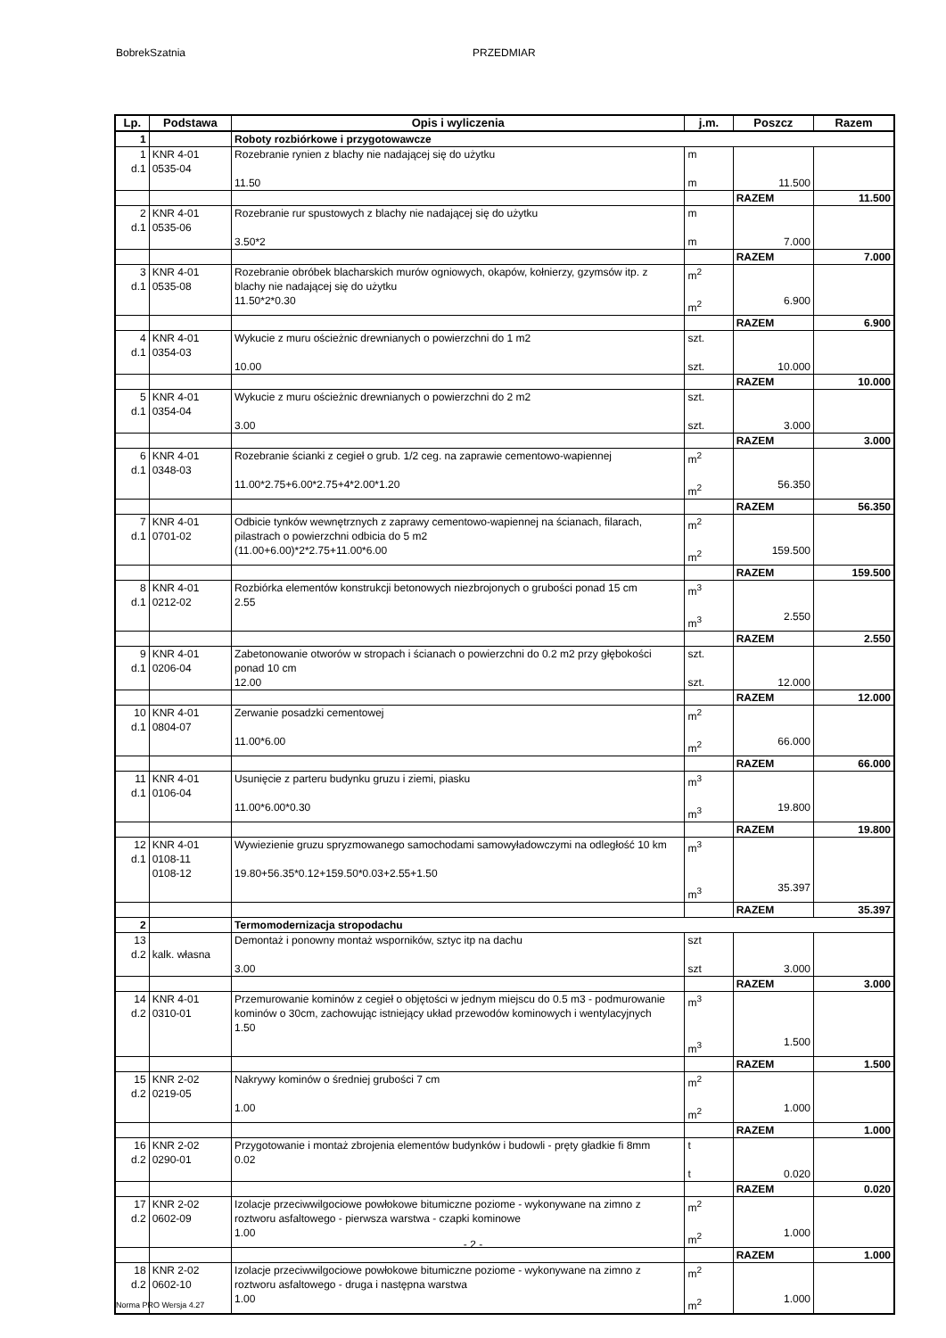BobrekSzatnia PRZEDMIAR
| Lp. | Podstawa | Opis i wyliczenia | j.m. | Poszcz | Razem |
| --- | --- | --- | --- | --- | --- |
| 1 | | Roboty rozbiórkowe i przygotowawcze | | | |
| 1 d.1 | KNR 4-01 0535-04 | Rozebranie rynien z blachy nie nadającej się do użytku 11.50 | m m | 11.500 | |
| | | | | RAZEM | 11.500 |
| 2 d.1 | KNR 4-01 0535-06 | Rozebranie rur spustowych z blachy nie nadającej się do użytku 3.50*2 | m m | 7.000 | |
| | | | | RAZEM | 7.000 |
| 3 d.1 | KNR 4-01 0535-08 | Rozebranie obróbek blacharskich murów ogniowych, okapów, kołnierzy, gzymsów itp. z blachy nie nadającej się do użytku 11.50*2*0.30 | m<sup>2</sup> m<sup>2</sup> | 6.900 | |
| | | | | RAZEM | 6.900 |
| 4 d.1 | KNR 4-01 0354-03 | Wykucie z muru ościeżnic drewnianych o powierzchni do 1 m2 10.00 | szt. szt. | 10.000 | |
| | | | | RAZEM | 10.000 |
| 5 d.1 | KNR 4-01 0354-04 | Wykucie z muru ościeżnic drewnianych o powierzchni do 2 m2 3.00 | szt. szt. | 3.000 | |
| | | | | RAZEM | 3.000 |
| 6 d.1 | KNR 4-01 0348-03 | Rozebranie ścianki z cegieł o grub. 1/2 ceg. na zaprawie cementowo-wapiennej 11.00*2.75+6.00*2.75+4*2.00*1.20 | m<sup>2</sup> m<sup>2</sup> | 56.350 | |
| | | | | RAZEM | 56.350 |
| 7 d.1 | KNR 4-01 0701-02 | Odbicie tynków wewnętrznych z zaprawy cementowo-wapiennej na ścianach, filarach, pilastrach o powierzchni odbicia do 5 m2 (11.00+6.00)*2*2.75+11.00*6.00 | m<sup>2</sup> m<sup>2</sup> | 159.500 | |
| | | | | RAZEM | 159.500 |
| 8 d.1 | KNR 4-01 0212-02 | Rozbiórka elementów konstrukcji betonowych niezbrojonych o grubości ponad 15 cm 2.55 | m<sup>3</sup> m<sup>3</sup> | 2.550 | |
| | | | | RAZEM | 2.550 |
| 9 d.1 | KNR 4-01 0206-04 | Zabetonowanie otworów w stropach i ścianach o powierzchni do 0.2 m2 przy głębokości ponad 10 cm 12.00 | szt. szt. | 12.000 | |
| | | | | RAZEM | 12.000 |
| 10 d.1 | KNR 4-01 0804-07 | Zerwanie posadzki cementowej 11.00*6.00 | m<sup>2</sup> m<sup>2</sup> | 66.000 | |
| | | | | RAZEM | 66.000 |
| 11 d.1 | KNR 4-01 0106-04 | Usunięcie z parteru budynku gruzu i ziemi, piasku 11.00*6.00*0.30 | m<sup>3</sup> m<sup>3</sup> | 19.800 | |
| | | | | RAZEM | 19.800 |
| 12 d.1 | KNR 4-01 0108-11 0108-12 | Wywiezienie gruzu spryzmowanego samochodami samowyładowczymi na odległość 10 km 19.80+56.35*0.12+159.50*0.03+2.55+1.50 | m<sup>3</sup> m<sup>3</sup> | 35.397 | |
| | | | | RAZEM | 35.397 |
| 2 | | Termomodernizacja stropodachu | | | |
| 13 d.2 | kalk. własna | Demontaż i ponowny montaż wsporników, sztyc itp na dachu 3.00 | szt szt | 3.000 | |
| | | | | RAZEM | 3.000 |
| 14 d.2 | KNR 4-01 0310-01 | Przemurowanie kominów z cegieł o objętości w jednym miejscu do 0.5 m3 - podmurowanie kominów o 30cm, zachowując istniejący układ przewodów kominowych i wentylacyjnych 1.50 | m<sup>3</sup> m<sup>3</sup> | 1.500 | |
| | | | | RAZEM | 1.500 |
| 15 d.2 | KNR 2-02 0219-05 | Nakrywy kominów o średniej grubości 7 cm 1.00 | m<sup>2</sup> m<sup>2</sup> | 1.000 | |
| | | | | RAZEM | 1.000 |
| 16 d.2 | KNR 2-02 0290-01 | Przygotowanie i montaż zbrojenia elementów budynków i budowli - pręty gładkie fi 8mm 0.02 | t t | 0.020 | |
| | | | | RAZEM | 0.020 |
| 17 d.2 | KNR 2-02 0602-09 | Izolacje przeciwwilgociowe powłokowe bitumiczne poziome - wykonywane na zimno z roztworu asfaltowego - pierwsza warstwa - czapki kominowe 1.00 | m<sup>2</sup> m<sup>2</sup> | 1.000 | |
| | | | | RAZEM | 1.000 |
| 18 d.2 | KNR 2-02 0602-10 | Izolacje przeciwwilgociowe powłokowe bitumiczne poziome - wykonywane na zimno z roztworu asfaltowego - druga i następna warstwa 1.00 | m<sup>2</sup> m<sup>2</sup> | 1.000 | |
- 2 -
Norma PRO Wersja 4.27